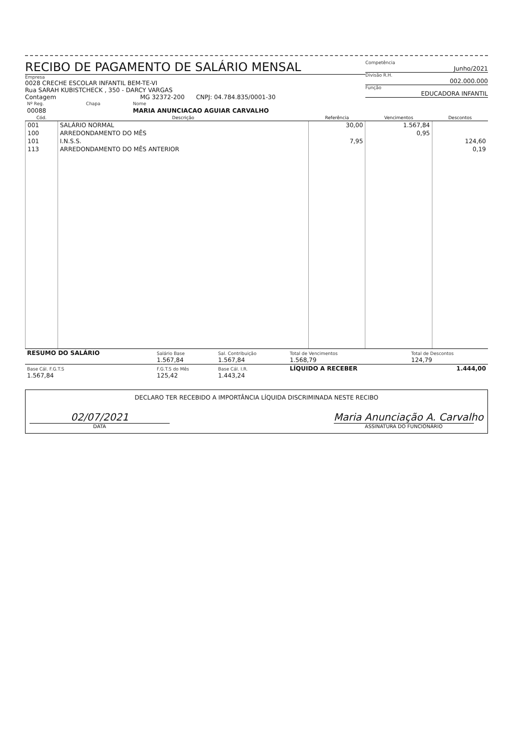RECIBO DE PAGAMENTO DE SALÁRIO MENSAL
Empresa
0028 CRECHE ESCOLAR INFANTIL BEM-TE-VI
Rua SARAH KUBISTCHECK , 350 - DARCY VARGAS
Contagem MG 32372-200 CNPJ: 04.784.835/0001-30
Competência
Junho/2021
Divisão R.H.
002.000.000
Função
EDUCADORA INFANTIL
| Nº Reg. | Chapa | Nome |
| 00088 | | MARIA ANUNCIACAO AGUIAR CARVALHO |
| Cód. | Descrição | Referência | Vencimentos | Descontos |
| --- | --- | --- | --- | --- |
| 001 | SALÁRIO NORMAL | 30,00 | 1.567,84 | |
| 100 | ARREDONDAMENTO DO MÊS | | 0,95 | |
| 101 | I.N.S.S. | 7,95 | | 124,60 |
| 113 | ARREDONDAMENTO DO MÊS ANTERIOR | | | 0,19 |
| RESUMO DO SALÁRIO | Salário Base 1.567,84 | Sal. Contribuição 1.567,84 | Total de Vencimentos 1.568,79 | Total de Descontos 124,79 |
| Base Cál. F.G.T.S 1.567,84 | F.G.T.S do Mês 125,42 | Base Cál. I.R. 1.443,24 | LÍQUIDO A RECEBER | 1.444,00 |
DECLARO TER RECEBIDO A IMPORTÂNCIA LÍQUIDA DISCRIMINADA NESTE RECIBO
02/07/2021
DATA
Maria Anunciação A. Carvalho
ASSINATURA DO FUNCIONÁRIO